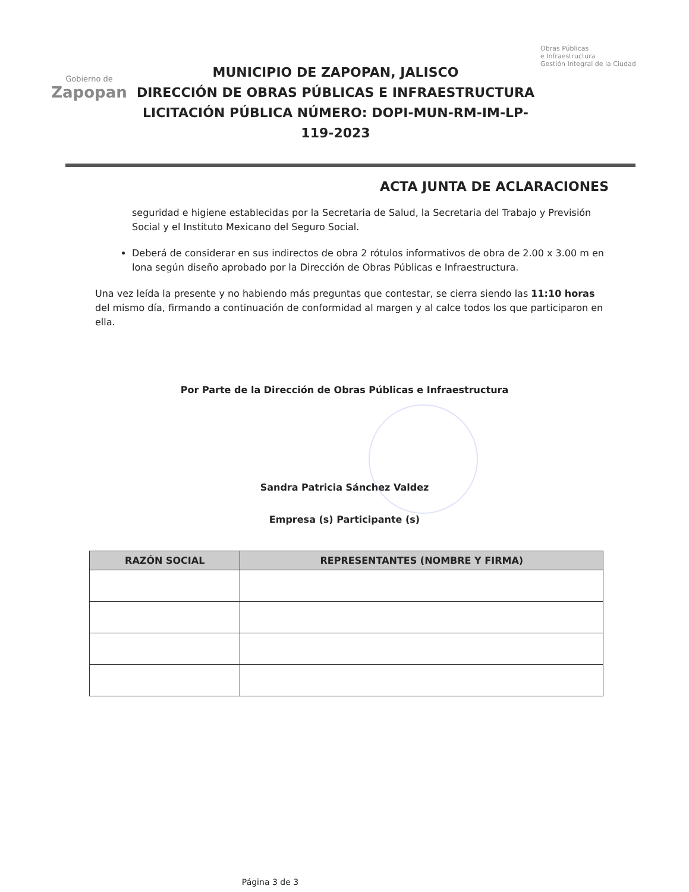Gobierno de
Zapopan
MUNICIPIO DE ZAPOPAN, JALISCO
DIRECCIÓN DE OBRAS PÚBLICAS E INFRAESTRUCTURA
LICITACIÓN PÚBLICA NÚMERO: DOPI-MUN-RM-IM-LP-119-2023
Obras Públicas
e Infraestructura
Gestión Integral de la Ciudad
ACTA JUNTA DE ACLARACIONES
seguridad e higiene establecidas por la Secretaria de Salud, la Secretaria del Trabajo y Previsión Social y el Instituto Mexicano del Seguro Social.
Deberá de considerar en sus indirectos de obra 2 rótulos informativos de obra de 2.00 x 3.00 m en lona según diseño aprobado por la Dirección de Obras Públicas e Infraestructura.
Una vez leída la presente y no habiendo más preguntas que contestar, se cierra siendo las 11:10 horas del mismo día, firmando a continuación de conformidad al margen y al calce todos los que participaron en ella.
Por Parte de la Dirección de Obras Públicas e Infraestructura
Sandra Patricia Sánchez Valdez
Empresa (s) Participante (s)
| RAZÓN SOCIAL | REPRESENTANTES (NOMBRE Y FIRMA) |
| --- | --- |
Página 3 de 3